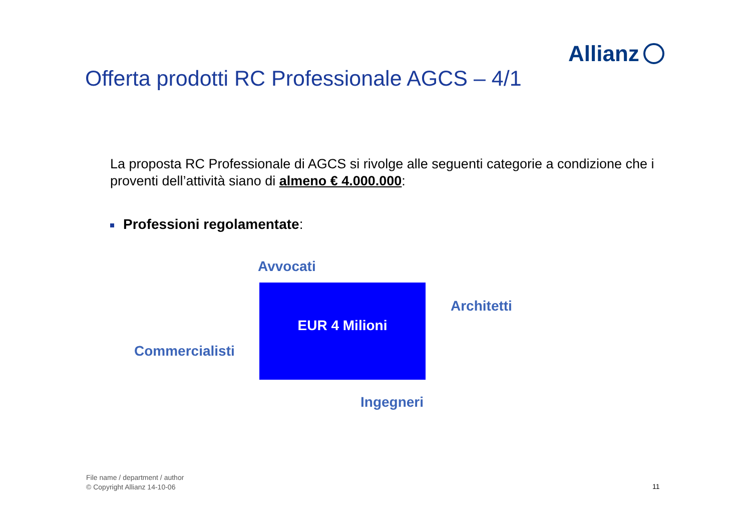Allianz
Offerta prodotti RC Professionale AGCS – 4/1
La proposta RC Professionale di AGCS si rivolge alle seguenti categorie a condizione che i proventi dell’attività siano di almeno € 4.000.000:
Professioni regolamentate:
Avvocati
EUR 4 Milioni
Architetti
Commercialisti
Ingegneri
File name / department / author
© Copyright Allianz 14-10-06
11